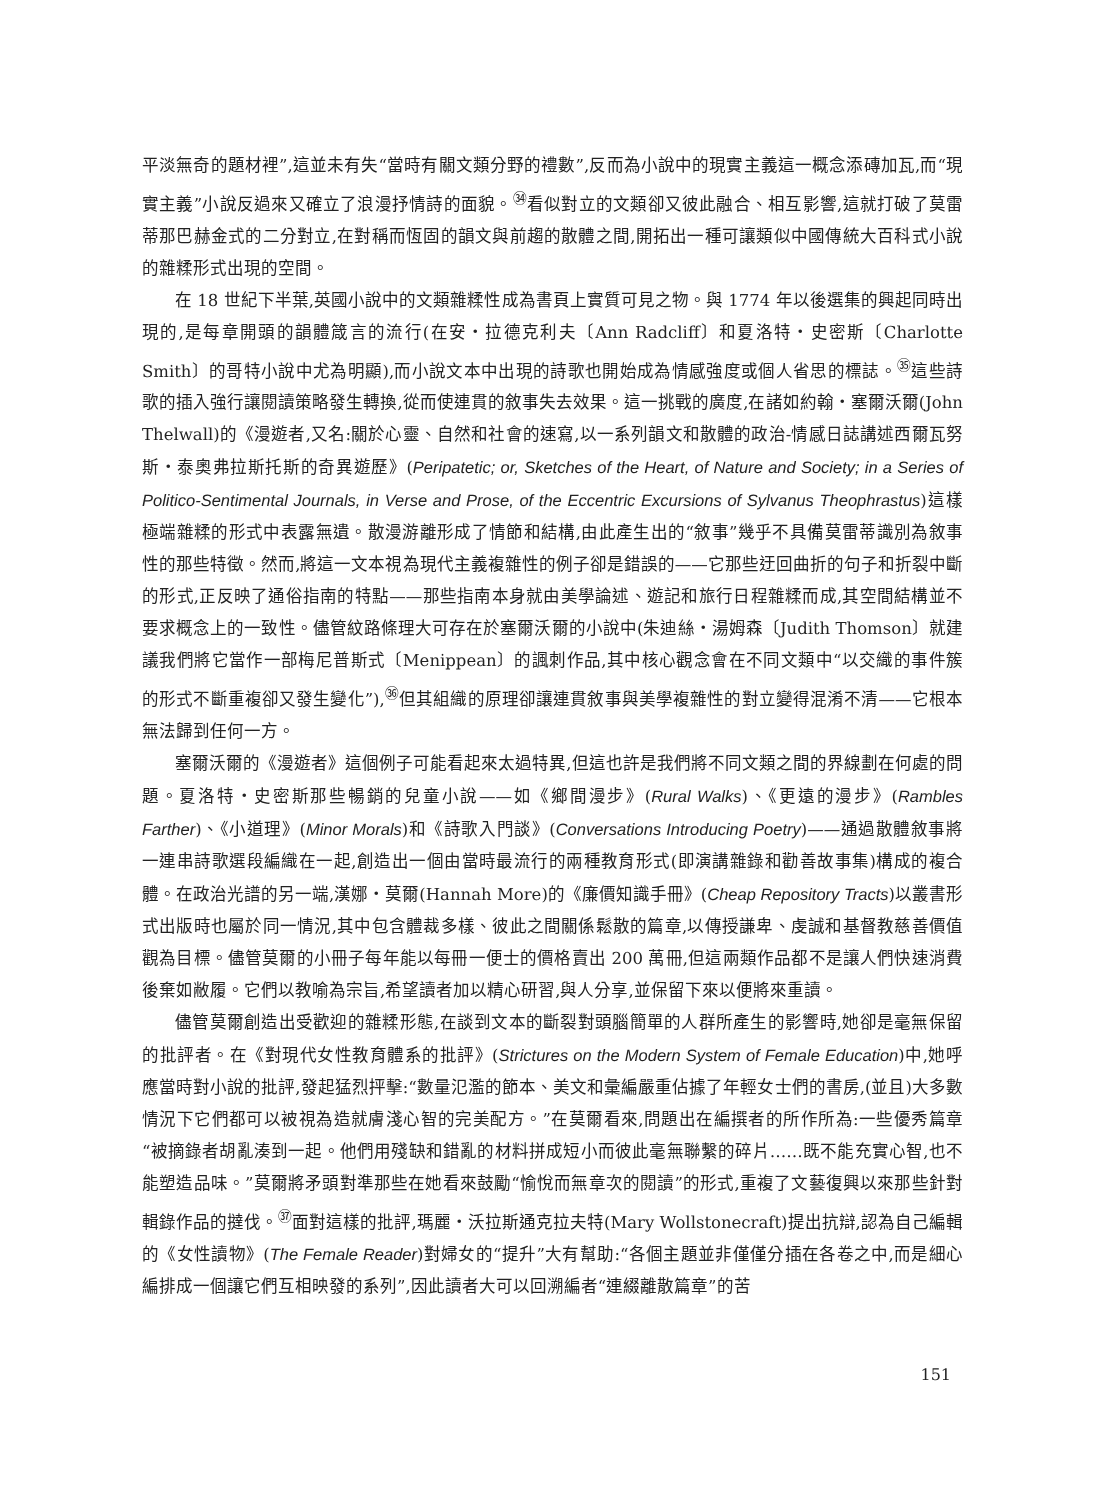平淡無奇的題材裡”,這並未有失“當時有關文類分野的禮數”,反而為小說中的現實主義這一概念添磚加瓦,而“現實主義”小說反過來又確立了浪漫抒情詩的面貌。<sup>㉞</sup>看似對立的文類卻又彼此融合、相互影響,這就打破了莫雷蒂那巴赫金式的二分對立,在對稱而恆固的韻文與前趨的散體之間,開拓出一種可讓類似中國傳統大百科式小說的雜糅形式出現的空間。
在 18 世紀下半葉,英國小說中的文類雜糅性成為書頁上實質可見之物。與 1774 年以後選集的興起同時出現的,是每章開頭的韻體箴言的流行(在安・拉德克利夫〔Ann Radcliff〕和夏洛特・史密斯〔Charlotte Smith〕的哥特小說中尤為明顯),而小說文本中出現的詩歌也開始成為情感強度或個人省思的標誌。<sup>㉟</sup>這些詩歌的插入強行讓閱讀策略發生轉換,從而使連貫的敘事失去效果。這一挑戰的廣度,在諸如約翰・塞爾沃爾(John Thelwall)的《漫遊者,又名:關於心靈、自然和社會的速寫,以一系列韻文和散體的政治-情感日誌講述西爾瓦努斯・泰奧弗拉斯托斯的奇異遊歷》(Peripatetic; or, Sketches of the Heart, of Nature and Society; in a Series of Politico-Sentimental Journals, in Verse and Prose, of the Eccentric Excursions of Sylvanus Theophrastus)這樣極端雜糅的形式中表露無遺。散漫游離形成了情節和結構,由此產生出的“敘事”幾乎不具備莫雷蒂識別為敘事性的那些特徵。然而,將這一文本視為現代主義複雜性的例子卻是錯誤的——它那些迂回曲折的句子和折裂中斷的形式,正反映了通俗指南的特點——那些指南本身就由美學論述、遊記和旅行日程雜糅而成,其空間結構並不要求概念上的一致性。儘管紋路條理大可存在於塞爾沃爾的小說中(朱迪絲・湯姆森〔Judith Thomson〕就建議我們將它當作一部梅尼普斯式〔Menippean〕的諷刺作品,其中核心觀念會在不同文類中“以交織的事件簇的形式不斷重複卻又發生變化”),<sup>㊱</sup>但其組織的原理卻讓連貫敘事與美學複雜性的對立變得混淆不清——它根本無法歸到任何一方。
塞爾沃爾的《漫遊者》這個例子可能看起來太過特異,但這也許是我們將不同文類之間的界線劃在何處的問題。夏洛特・史密斯那些暢銷的兒童小說——如《鄉間漫步》(Rural Walks)、《更遠的漫步》(Rambles Farther)、《小道理》(Minor Morals)和《詩歌入門談》(Conversations Introducing Poetry)——通過散體敘事將一連串詩歌選段編織在一起,創造出一個由當時最流行的兩種教育形式(即演講雜錄和勸善故事集)構成的複合體。在政治光譜的另一端,漢娜・莫爾(Hannah More)的《廉價知識手冊》(Cheap Repository Tracts)以叢書形式出版時也屬於同一情況,其中包含體裁多樣、彼此之間關係鬆散的篇章,以傳授謙卑、虔誠和基督教慈善價值觀為目標。儘管莫爾的小冊子每年能以每冊一便士的價格賣出 200 萬冊,但這兩類作品都不是讓人們快速消費後棄如敝履。它們以教喻為宗旨,希望讀者加以精心研習,與人分享,並保留下來以便將來重讀。
儘管莫爾創造出受歡迎的雜糅形態,在談到文本的斷裂對頭腦簡單的人群所產生的影響時,她卻是毫無保留的批評者。在《對現代女性教育體系的批評》(Strictures on the Modern System of Female Education)中,她呼應當時對小說的批評,發起猛烈抨擊:“數量氾濫的節本、美文和彙編嚴重佔據了年輕女士們的書房,(並且)大多數情況下它們都可以被視為造就膚淺心智的完美配方。”在莫爾看來,問題出在編撰者的所作所為:一些優秀篇章“被摘錄者胡亂湊到一起。他們用殘缺和錯亂的材料拼成短小而彼此毫無聯繫的碎片……既不能充實心智,也不能塑造品味。”莫爾將矛頭對準那些在她看來鼓勵“愉悅而無章次的閱讀”的形式,重複了文藝復興以來那些針對輯錄作品的撻伐。<sup>㊲</sup>面對這樣的批評,瑪麗・沃拉斯通克拉夫特(Mary Wollstonecraft)提出抗辯,認為自己編輯的《女性讀物》(The Female Reader)對婦女的“提升”大有幫助:“各個主題並非僅僅分插在各卷之中,而是細心編排成一個讓它們互相映發的系列”,因此讀者大可以回溯編者“連綴離散篇章”的苦
151